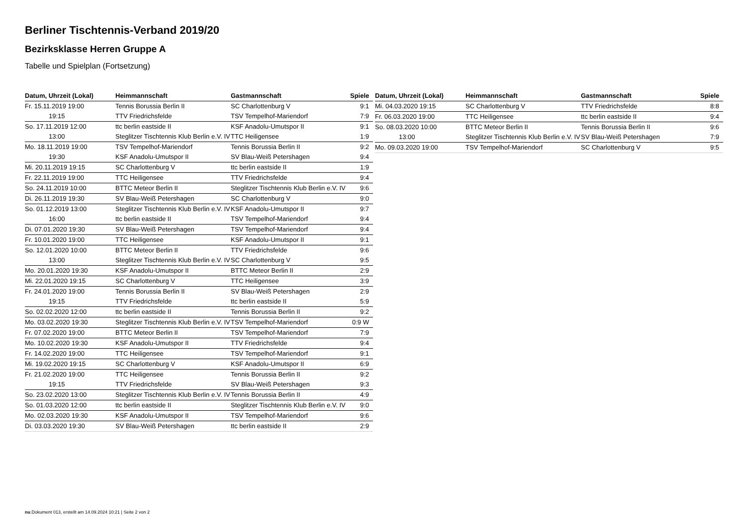Berliner Tischtennis-Verband 2019/20
Bezirksklasse Herren Gruppe A
Tabelle und Spielplan (Fortsetzung)
| Datum, Uhrzeit (Lokal) | Heimmannschaft | Gastmannschaft | Spiele |
| --- | --- | --- | --- |
| Fr. 15.11.2019 19:00 | Tennis Borussia Berlin II | SC Charlottenburg V | 9:1 |
| 19:15 | TTV Friedrichsfelde | TSV Tempelhof-Mariendorf | 7:9 |
| So. 17.11.2019 12:00 | ttc berlin eastside II | KSF Anadolu-Umutspor II | 9:1 |
| 13:00 | Steglitzer Tischtennis Klub Berlin e.V. IV | TTC Heiligensee | 1:9 |
| Mo. 18.11.2019 19:00 | TSV Tempelhof-Mariendorf | Tennis Borussia Berlin II | 9:2 |
| 19:30 | KSF Anadolu-Umutspor II | SV Blau-Weiß Petershagen | 9:4 |
| Mi. 20.11.2019 19:15 | SC Charlottenburg V | ttc berlin eastside II | 1:9 |
| Fr. 22.11.2019 19:00 | TTC Heiligensee | TTV Friedrichsfelde | 9:4 |
| So. 24.11.2019 10:00 | BTTC Meteor Berlin II | Steglitzer Tischtennis Klub Berlin e.V. IV | 9:6 |
| Di. 26.11.2019 19:30 | SV Blau-Weiß Petershagen | SC Charlottenburg V | 9:0 |
| So. 01.12.2019 13:00 | Steglitzer Tischtennis Klub Berlin e.V. IV | KSF Anadolu-Umutspor II | 9:7 |
| 16:00 | ttc berlin eastside II | TSV Tempelhof-Mariendorf | 9:4 |
| Di. 07.01.2020 19:30 | SV Blau-Weiß Petershagen | TSV Tempelhof-Mariendorf | 9:4 |
| Fr. 10.01.2020 19:00 | TTC Heiligensee | KSF Anadolu-Umutspor II | 9:1 |
| So. 12.01.2020 10:00 | BTTC Meteor Berlin II | TTV Friedrichsfelde | 9:6 |
| 13:00 | Steglitzer Tischtennis Klub Berlin e.V. IV | SC Charlottenburg V | 9:5 |
| Mo. 20.01.2020 19:30 | KSF Anadolu-Umutspor II | BTTC Meteor Berlin II | 2:9 |
| Mi. 22.01.2020 19:15 | SC Charlottenburg V | TTC Heiligensee | 3:9 |
| Fr. 24.01.2020 19:00 | Tennis Borussia Berlin II | SV Blau-Weiß Petershagen | 2:9 |
| 19:15 | TTV Friedrichsfelde | ttc berlin eastside II | 5:9 |
| So. 02.02.2020 12:00 | ttc berlin eastside II | Tennis Borussia Berlin II | 9:2 |
| Mo. 03.02.2020 19:30 | Steglitzer Tischtennis Klub Berlin e.V. IV | TSV Tempelhof-Mariendorf | 0:9 W |
| Fr. 07.02.2020 19:00 | BTTC Meteor Berlin II | TSV Tempelhof-Mariendorf | 7:9 |
| Mo. 10.02.2020 19:30 | KSF Anadolu-Umutspor II | TTV Friedrichsfelde | 9:4 |
| Fr. 14.02.2020 19:00 | TTC Heiligensee | TSV Tempelhof-Mariendorf | 9:1 |
| Mi. 19.02.2020 19:15 | SC Charlottenburg V | KSF Anadolu-Umutspor II | 6:9 |
| Fr. 21.02.2020 19:00 | TTC Heiligensee | Tennis Borussia Berlin II | 9:2 |
| 19:15 | TTV Friedrichsfelde | SV Blau-Weiß Petershagen | 9:3 |
| So. 23.02.2020 13:00 | Steglitzer Tischtennis Klub Berlin e.V. IV | Tennis Borussia Berlin II | 4:9 |
| So. 01.03.2020 12:00 | ttc berlin eastside II | Steglitzer Tischtennis Klub Berlin e.V. IV | 9:0 |
| Mo. 02.03.2020 19:30 | KSF Anadolu-Umutspor II | TSV Tempelhof-Mariendorf | 9:6 |
| Di. 03.03.2020 19:30 | SV Blau-Weiß Petershagen | ttc berlin eastside II | 2:9 |
| Datum, Uhrzeit (Lokal) | Heimmannschaft | Gastmannschaft | Spiele |
| --- | --- | --- | --- |
| Mi. 04.03.2020 19:15 | SC Charlottenburg V | TTV Friedrichsfelde | 8:8 |
| Fr. 06.03.2020 19:00 | TTC Heiligensee | ttc berlin eastside II | 9:4 |
| So. 08.03.2020 10:00 | BTTC Meteor Berlin II | Tennis Borussia Berlin II | 9:6 |
| 13:00 | Steglitzer Tischtennis Klub Berlin e.V. IV | SV Blau-Weiß Petershagen | 7:9 |
| Mo. 09.03.2020 19:00 | TSV Tempelhof-Mariendorf | SC Charlottenburg V | 9:5 |
nu.Dokument 013, erstellt am 14.09.2024 10:21 | Seite 2 von 2